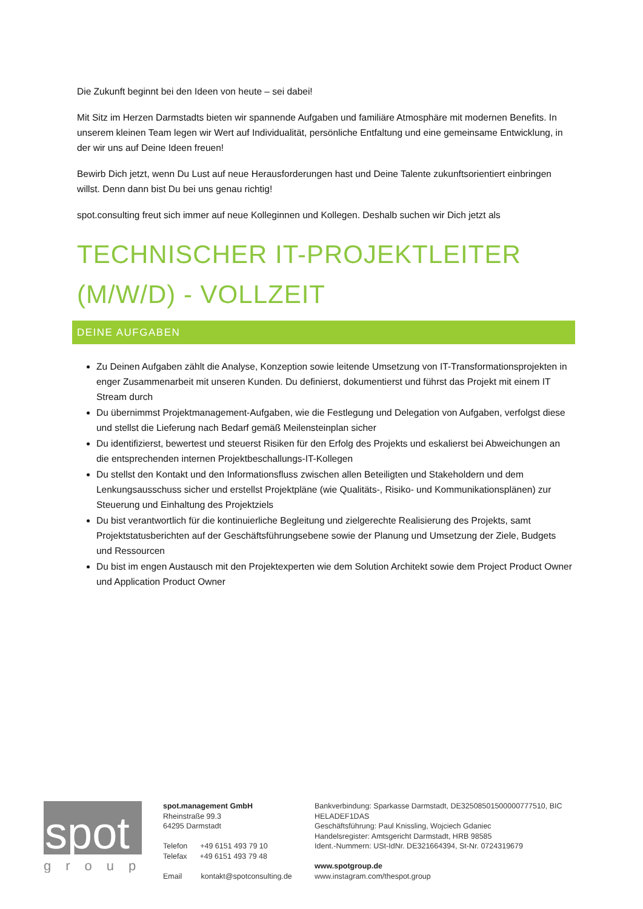Die Zukunft beginnt bei den Ideen von heute – sei dabei!
Mit Sitz im Herzen Darmstadts bieten wir spannende Aufgaben und familiäre Atmosphäre mit modernen Benefits. In unserem kleinen Team legen wir Wert auf Individualität, persönliche Entfaltung und eine gemeinsame Entwicklung, in der wir uns auf Deine Ideen freuen!
Bewirb Dich jetzt, wenn Du Lust auf neue Herausforderungen hast und Deine Talente zukunftsorientiert einbringen willst. Denn dann bist Du bei uns genau richtig!
spot.consulting freut sich immer auf neue Kolleginnen und Kollegen. Deshalb suchen wir Dich jetzt als
TECHNISCHER IT-PROJEKTLEITER (M/W/D) - VOLLZEIT
DEINE AUFGABEN
Zu Deinen Aufgaben zählt die Analyse, Konzeption sowie leitende Umsetzung von IT-Transformationsprojekten in enger Zusammenarbeit mit unseren Kunden. Du definierst, dokumentierst und führst das Projekt mit einem IT Stream durch
Du übernimmst Projektmanagement-Aufgaben, wie die Festlegung und Delegation von Aufgaben, verfolgst diese und stellst die Lieferung nach Bedarf gemäß Meilensteinplan sicher
Du identifizierst, bewertest und steuerst Risiken für den Erfolg des Projekts und eskalierst bei Abweichungen an die entsprechenden internen Projektbeschallungs-IT-Kollegen
Du stellst den Kontakt und den Informationsfluss zwischen allen Beteiligten und Stakeholdern und dem Lenkungsausschuss sicher und erstellst Projektpläne (wie Qualitäts-, Risiko- und Kommunikationsplänen) zur Steuerung und Einhaltung des Projektziels
Du bist verantwortlich für die kontinuierliche Begleitung und zielgerechte Realisierung des Projekts, samt Projektstatusberichten auf der Geschäftsführungsebene sowie der Planung und Umsetzung der Ziele, Budgets und Ressourcen
Du bist im engen Austausch mit den Projektexperten wie dem Solution Architekt sowie dem Project Product Owner und Application Product Owner
spot
group
spot.management GmbH
Rheinstraße 99.3
64295 Darmstadt
Telefon +49 6151 493 79 10
Telefax +49 6151 493 79 48
Email kontakt@spotconsulting.de
Bankverbindung: Sparkasse Darmstadt, DE32508501500000777510, BIC HELADEF1DAS
Geschäftsführung: Paul Knissling, Wojciech Gdaniec
Handelsregister: Amtsgericht Darmstadt, HRB 98585
Ident.-Nummern: USt-IdNr. DE321664394, St-Nr. 0724319679
www.spotgroup.de
www.instagram.com/thespot.group